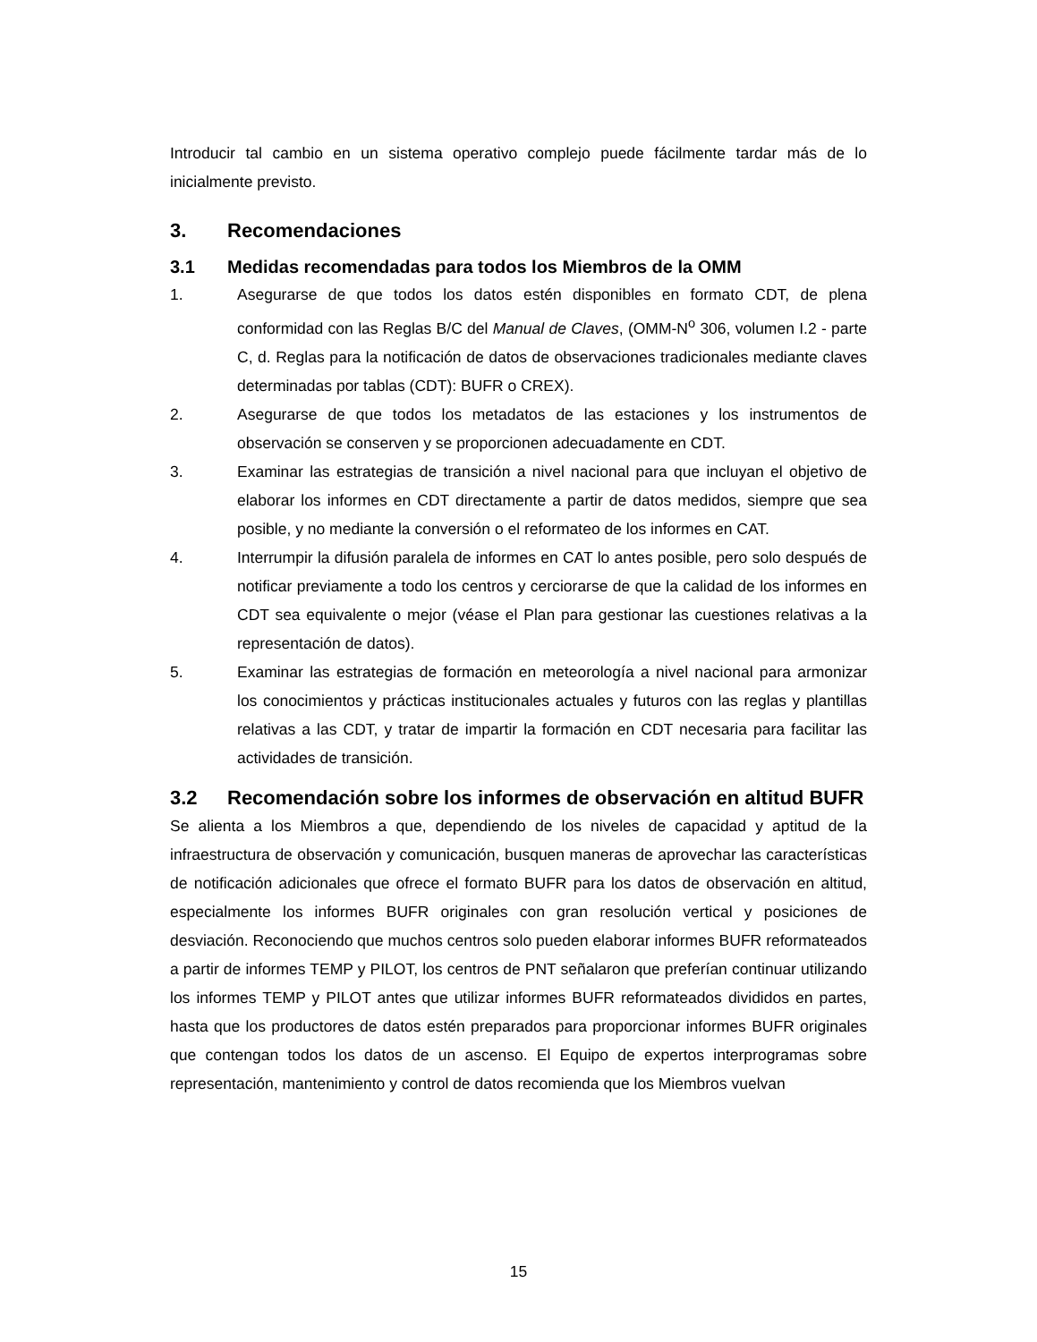Introducir tal cambio en un sistema operativo complejo puede fácilmente tardar más de lo inicialmente previsto.
3. Recomendaciones
3.1 Medidas recomendadas para todos los Miembros de la OMM
1. Asegurarse de que todos los datos estén disponibles en formato CDT, de plena conformidad con las Reglas B/C del Manual de Claves, (OMM-N<sup>o</sup> 306, volumen I.2 - parte C, d. Reglas para la notificación de datos de observaciones tradicionales mediante claves determinadas por tablas (CDT): BUFR o CREX).
2. Asegurarse de que todos los metadatos de las estaciones y los instrumentos de observación se conserven y se proporcionen adecuadamente en CDT.
3. Examinar las estrategias de transición a nivel nacional para que incluyan el objetivo de elaborar los informes en CDT directamente a partir de datos medidos, siempre que sea posible, y no mediante la conversión o el reformateo de los informes en CAT.
4. Interrumpir la difusión paralela de informes en CAT lo antes posible, pero solo después de notificar previamente a todo los centros y cerciorarse de que la calidad de los informes en CDT sea equivalente o mejor (véase el Plan para gestionar las cuestiones relativas a la representación de datos).
5. Examinar las estrategias de formación en meteorología a nivel nacional para armonizar los conocimientos y prácticas institucionales actuales y futuros con las reglas y plantillas relativas a las CDT, y tratar de impartir la formación en CDT necesaria para facilitar las actividades de transición.
3.2 Recomendación sobre los informes de observación en altitud BUFR
Se alienta a los Miembros a que, dependiendo de los niveles de capacidad y aptitud de la infraestructura de observación y comunicación, busquen maneras de aprovechar las características de notificación adicionales que ofrece el formato BUFR para los datos de observación en altitud, especialmente los informes BUFR originales con gran resolución vertical y posiciones de desviación. Reconociendo que muchos centros solo pueden elaborar informes BUFR reformateados a partir de informes TEMP y PILOT, los centros de PNT señalaron que preferían continuar utilizando los informes TEMP y PILOT antes que utilizar informes BUFR reformateados divididos en partes, hasta que los productores de datos estén preparados para proporcionar informes BUFR originales que contengan todos los datos de un ascenso. El Equipo de expertos interprogramas sobre representación, mantenimiento y control de datos recomienda que los Miembros vuelvan
15